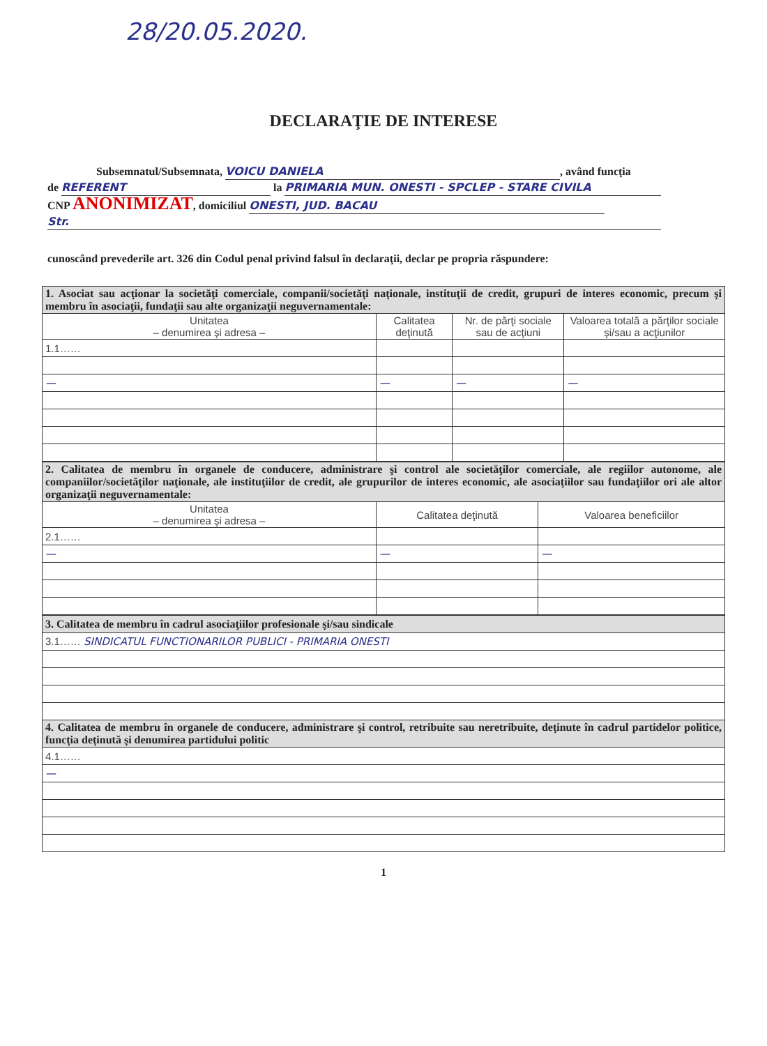28/20.05.2020.
DECLARAŢIE DE INTERESE
Subsemnatul/Subsemnata, VOICU DANIELA, având funcţia
de REFERENT la PRIMARIA MUN. ONESTI - SPCLEP - STARE CIVILA
CNP ANONIMIZAT, domiciliul ONESTI, JUD. BACAU
Str.
cunoscând prevederile art. 326 din Codul penal privind falsul în declaraţii, declar pe propria răspundere:
| 1. Asociat sau acţionar la societăţi comerciale, companii/societăţi naţionale, instituţii de credit, grupuri de interes economic, precum şi membru în asociaţii, fundaţii sau alte organizaţii neguvernamentale: | | | |
| Unitatea – denumirea şi adresa – | Calitatea deţinută | Nr. de părţi sociale sau de acţiuni | Valoarea totală a părţilor sociale şi/sau a acţiunilor |
| 1.1…… | | | |
| — | — | — | — |
| 2. Calitatea de membru în organele de conducere, administrare şi control ale societăţilor comerciale, ale regiilor autonome, ale companiilor/societăţilor naţionale, ale instituţiilor de credit, ale grupurilor de interes economic, ale asociaţiilor sau fundaţiilor ori ale altor organizaţii neguvernamentale: | | |
| Unitatea – denumirea şi adresa – | Calitatea deţinută | Valoarea beneficiilor |
| 2.1…… | | |
| — | — | — |
| 3. Calitatea de membru în cadrul asociaţiilor profesionale şi/sau sindicale |
| 3.1…… SINDICATUL FUNCTIONARILOR PUBLICI - PRIMARIA ONESTI |
| 4. Calitatea de membru în organele de conducere, administrare şi control, retribuite sau neretribuite, deţinute în cadrul partidelor politice, funcţia deţinută şi denumirea partidului politic |
| 4.1…… |
| — |
1